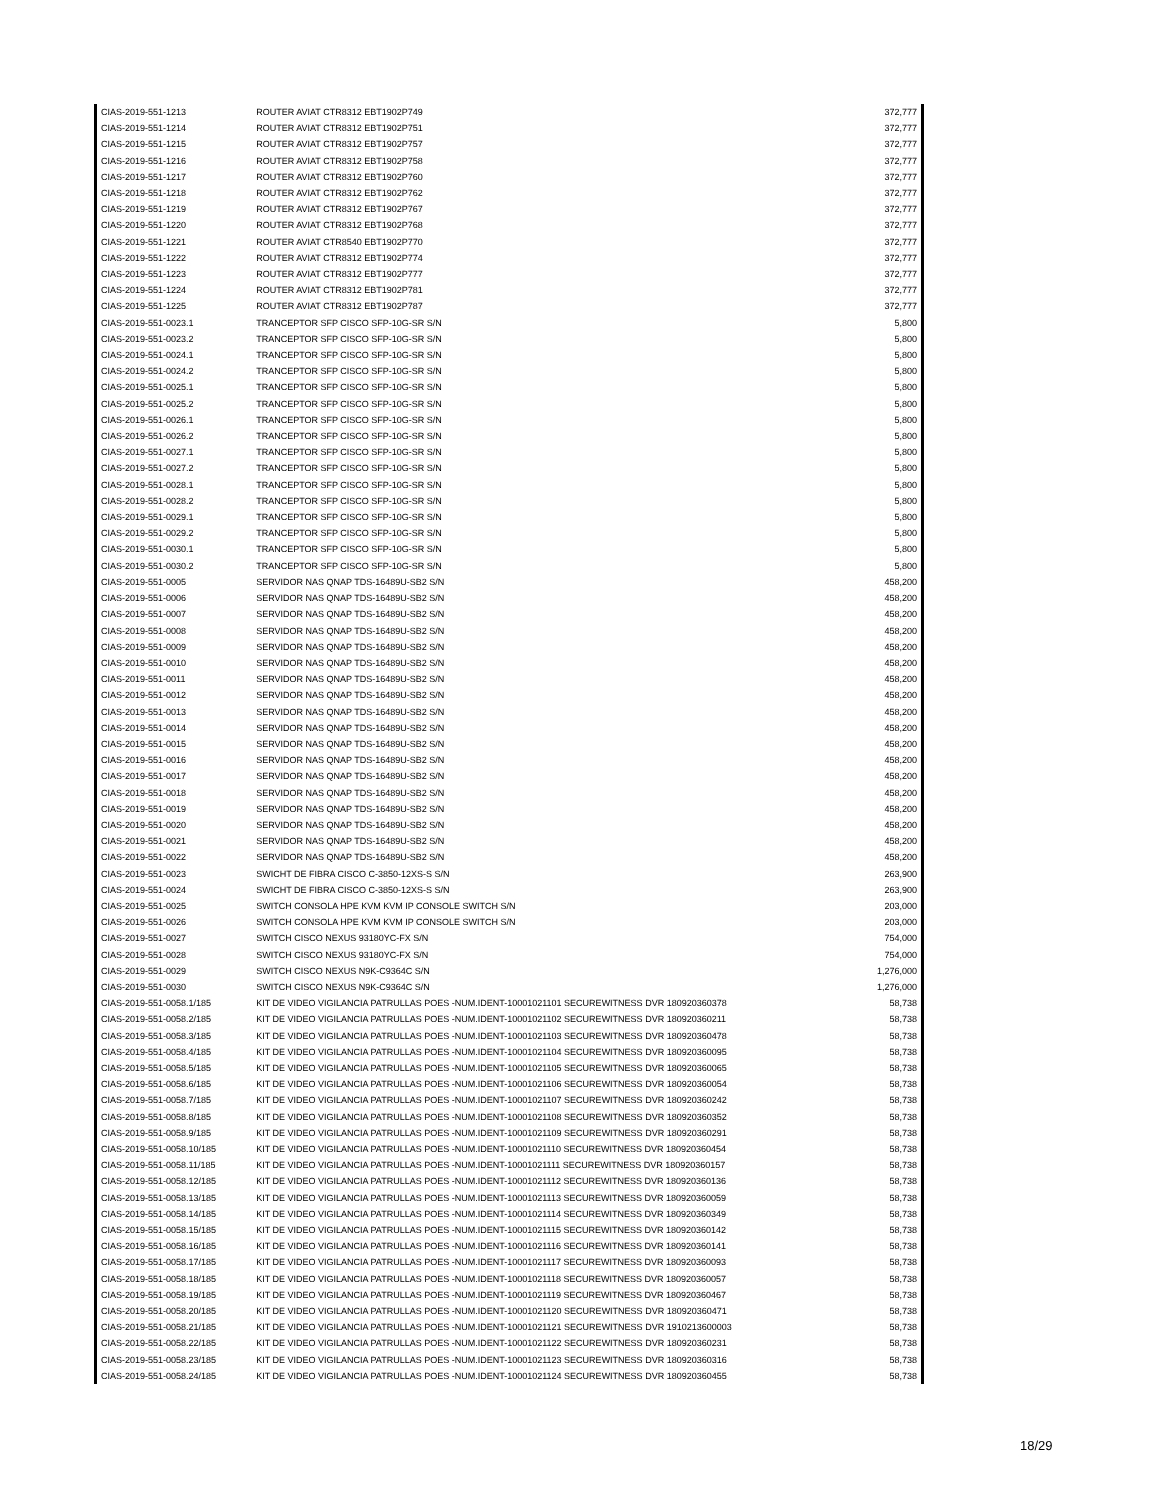| CIAS-2019-551-1213 | ROUTER AVIAT CTR8312 EBT1902P749 | 372,777 |
| CIAS-2019-551-1214 | ROUTER AVIAT CTR8312 EBT1902P751 | 372,777 |
| CIAS-2019-551-1215 | ROUTER AVIAT CTR8312 EBT1902P757 | 372,777 |
| CIAS-2019-551-1216 | ROUTER AVIAT CTR8312 EBT1902P758 | 372,777 |
| CIAS-2019-551-1217 | ROUTER AVIAT CTR8312 EBT1902P760 | 372,777 |
| CIAS-2019-551-1218 | ROUTER AVIAT CTR8312 EBT1902P762 | 372,777 |
| CIAS-2019-551-1219 | ROUTER AVIAT CTR8312 EBT1902P767 | 372,777 |
| CIAS-2019-551-1220 | ROUTER AVIAT CTR8312 EBT1902P768 | 372,777 |
| CIAS-2019-551-1221 | ROUTER AVIAT CTR8540 EBT1902P770 | 372,777 |
| CIAS-2019-551-1222 | ROUTER AVIAT CTR8312 EBT1902P774 | 372,777 |
| CIAS-2019-551-1223 | ROUTER AVIAT CTR8312 EBT1902P777 | 372,777 |
| CIAS-2019-551-1224 | ROUTER AVIAT CTR8312 EBT1902P781 | 372,777 |
| CIAS-2019-551-1225 | ROUTER AVIAT CTR8312 EBT1902P787 | 372,777 |
| CIAS-2019-551-0023.1 | TRANCEPTOR SFP CISCO SFP-10G-SR S/N | 5,800 |
| CIAS-2019-551-0023.2 | TRANCEPTOR SFP CISCO SFP-10G-SR S/N | 5,800 |
| CIAS-2019-551-0024.1 | TRANCEPTOR SFP CISCO SFP-10G-SR S/N | 5,800 |
| CIAS-2019-551-0024.2 | TRANCEPTOR SFP CISCO SFP-10G-SR S/N | 5,800 |
| CIAS-2019-551-0025.1 | TRANCEPTOR SFP CISCO SFP-10G-SR S/N | 5,800 |
| CIAS-2019-551-0025.2 | TRANCEPTOR SFP CISCO SFP-10G-SR S/N | 5,800 |
| CIAS-2019-551-0026.1 | TRANCEPTOR SFP CISCO SFP-10G-SR S/N | 5,800 |
| CIAS-2019-551-0026.2 | TRANCEPTOR SFP CISCO SFP-10G-SR S/N | 5,800 |
| CIAS-2019-551-0027.1 | TRANCEPTOR SFP CISCO SFP-10G-SR S/N | 5,800 |
| CIAS-2019-551-0027.2 | TRANCEPTOR SFP CISCO SFP-10G-SR S/N | 5,800 |
| CIAS-2019-551-0028.1 | TRANCEPTOR SFP CISCO SFP-10G-SR S/N | 5,800 |
| CIAS-2019-551-0028.2 | TRANCEPTOR SFP CISCO SFP-10G-SR S/N | 5,800 |
| CIAS-2019-551-0029.1 | TRANCEPTOR SFP CISCO SFP-10G-SR S/N | 5,800 |
| CIAS-2019-551-0029.2 | TRANCEPTOR SFP CISCO SFP-10G-SR S/N | 5,800 |
| CIAS-2019-551-0030.1 | TRANCEPTOR SFP CISCO SFP-10G-SR S/N | 5,800 |
| CIAS-2019-551-0030.2 | TRANCEPTOR SFP CISCO SFP-10G-SR S/N | 5,800 |
| CIAS-2019-551-0005 | SERVIDOR NAS QNAP TDS-16489U-SB2 S/N | 458,200 |
| CIAS-2019-551-0006 | SERVIDOR NAS QNAP TDS-16489U-SB2 S/N | 458,200 |
| CIAS-2019-551-0007 | SERVIDOR NAS QNAP TDS-16489U-SB2 S/N | 458,200 |
| CIAS-2019-551-0008 | SERVIDOR NAS QNAP TDS-16489U-SB2 S/N | 458,200 |
| CIAS-2019-551-0009 | SERVIDOR NAS QNAP TDS-16489U-SB2 S/N | 458,200 |
| CIAS-2019-551-0010 | SERVIDOR NAS QNAP TDS-16489U-SB2 S/N | 458,200 |
| CIAS-2019-551-0011 | SERVIDOR NAS QNAP TDS-16489U-SB2 S/N | 458,200 |
| CIAS-2019-551-0012 | SERVIDOR NAS QNAP TDS-16489U-SB2 S/N | 458,200 |
| CIAS-2019-551-0013 | SERVIDOR NAS QNAP TDS-16489U-SB2 S/N | 458,200 |
| CIAS-2019-551-0014 | SERVIDOR NAS QNAP TDS-16489U-SB2 S/N | 458,200 |
| CIAS-2019-551-0015 | SERVIDOR NAS QNAP TDS-16489U-SB2 S/N | 458,200 |
| CIAS-2019-551-0016 | SERVIDOR NAS QNAP TDS-16489U-SB2 S/N | 458,200 |
| CIAS-2019-551-0017 | SERVIDOR NAS QNAP TDS-16489U-SB2 S/N | 458,200 |
| CIAS-2019-551-0018 | SERVIDOR NAS QNAP TDS-16489U-SB2 S/N | 458,200 |
| CIAS-2019-551-0019 | SERVIDOR NAS QNAP TDS-16489U-SB2 S/N | 458,200 |
| CIAS-2019-551-0020 | SERVIDOR NAS QNAP TDS-16489U-SB2 S/N | 458,200 |
| CIAS-2019-551-0021 | SERVIDOR NAS QNAP TDS-16489U-SB2 S/N | 458,200 |
| CIAS-2019-551-0022 | SERVIDOR NAS QNAP TDS-16489U-SB2 S/N | 458,200 |
| CIAS-2019-551-0023 | SWICHT DE FIBRA CISCO C-3850-12XS-S S/N | 263,900 |
| CIAS-2019-551-0024 | SWICHT DE FIBRA CISCO C-3850-12XS-S S/N | 263,900 |
| CIAS-2019-551-0025 | SWITCH CONSOLA HPE KVM KVM IP CONSOLE SWITCH S/N | 203,000 |
| CIAS-2019-551-0026 | SWITCH CONSOLA HPE KVM KVM IP CONSOLE SWITCH S/N | 203,000 |
| CIAS-2019-551-0027 | SWITCH CISCO NEXUS 93180YC-FX S/N | 754,000 |
| CIAS-2019-551-0028 | SWITCH CISCO NEXUS 93180YC-FX S/N | 754,000 |
| CIAS-2019-551-0029 | SWITCH CISCO NEXUS N9K-C9364C S/N | 1,276,000 |
| CIAS-2019-551-0030 | SWITCH CISCO NEXUS N9K-C9364C S/N | 1,276,000 |
| CIAS-2019-551-0058.1/185 | KIT DE VIDEO VIGILANCIA PATRULLAS POES -NUM.IDENT-10001021101 SECUREWITNESS DVR 180920360378 | 58,738 |
| CIAS-2019-551-0058.2/185 | KIT DE VIDEO VIGILANCIA PATRULLAS POES -NUM.IDENT-10001021102 SECUREWITNESS DVR 180920360211 | 58,738 |
| CIAS-2019-551-0058.3/185 | KIT DE VIDEO VIGILANCIA PATRULLAS POES -NUM.IDENT-10001021103 SECUREWITNESS DVR 180920360478 | 58,738 |
| CIAS-2019-551-0058.4/185 | KIT DE VIDEO VIGILANCIA PATRULLAS POES -NUM.IDENT-10001021104 SECUREWITNESS DVR 180920360095 | 58,738 |
| CIAS-2019-551-0058.5/185 | KIT DE VIDEO VIGILANCIA PATRULLAS POES -NUM.IDENT-10001021105 SECUREWITNESS DVR 180920360065 | 58,738 |
| CIAS-2019-551-0058.6/185 | KIT DE VIDEO VIGILANCIA PATRULLAS POES -NUM.IDENT-10001021106 SECUREWITNESS DVR 180920360054 | 58,738 |
| CIAS-2019-551-0058.7/185 | KIT DE VIDEO VIGILANCIA PATRULLAS POES -NUM.IDENT-10001021107 SECUREWITNESS DVR 180920360242 | 58,738 |
| CIAS-2019-551-0058.8/185 | KIT DE VIDEO VIGILANCIA PATRULLAS POES -NUM.IDENT-10001021108 SECUREWITNESS DVR 180920360352 | 58,738 |
| CIAS-2019-551-0058.9/185 | KIT DE VIDEO VIGILANCIA PATRULLAS POES -NUM.IDENT-10001021109 SECUREWITNESS DVR 180920360291 | 58,738 |
| CIAS-2019-551-0058.10/185 | KIT DE VIDEO VIGILANCIA PATRULLAS POES -NUM.IDENT-10001021110 SECUREWITNESS DVR 180920360454 | 58,738 |
| CIAS-2019-551-0058.11/185 | KIT DE VIDEO VIGILANCIA PATRULLAS POES -NUM.IDENT-10001021111 SECUREWITNESS DVR 180920360157 | 58,738 |
| CIAS-2019-551-0058.12/185 | KIT DE VIDEO VIGILANCIA PATRULLAS POES -NUM.IDENT-10001021112 SECUREWITNESS DVR 180920360136 | 58,738 |
| CIAS-2019-551-0058.13/185 | KIT DE VIDEO VIGILANCIA PATRULLAS POES -NUM.IDENT-10001021113 SECUREWITNESS DVR 180920360059 | 58,738 |
| CIAS-2019-551-0058.14/185 | KIT DE VIDEO VIGILANCIA PATRULLAS POES -NUM.IDENT-10001021114 SECUREWITNESS DVR 180920360349 | 58,738 |
| CIAS-2019-551-0058.15/185 | KIT DE VIDEO VIGILANCIA PATRULLAS POES -NUM.IDENT-10001021115 SECUREWITNESS DVR 180920360142 | 58,738 |
| CIAS-2019-551-0058.16/185 | KIT DE VIDEO VIGILANCIA PATRULLAS POES -NUM.IDENT-10001021116 SECUREWITNESS DVR 180920360141 | 58,738 |
| CIAS-2019-551-0058.17/185 | KIT DE VIDEO VIGILANCIA PATRULLAS POES -NUM.IDENT-10001021117 SECUREWITNESS DVR 180920360093 | 58,738 |
| CIAS-2019-551-0058.18/185 | KIT DE VIDEO VIGILANCIA PATRULLAS POES -NUM.IDENT-10001021118 SECUREWITNESS DVR 180920360057 | 58,738 |
| CIAS-2019-551-0058.19/185 | KIT DE VIDEO VIGILANCIA PATRULLAS POES -NUM.IDENT-10001021119 SECUREWITNESS DVR 180920360467 | 58,738 |
| CIAS-2019-551-0058.20/185 | KIT DE VIDEO VIGILANCIA PATRULLAS POES -NUM.IDENT-10001021120 SECUREWITNESS DVR 180920360471 | 58,738 |
| CIAS-2019-551-0058.21/185 | KIT DE VIDEO VIGILANCIA PATRULLAS POES -NUM.IDENT-10001021121 SECUREWITNESS DVR 1910213600003 | 58,738 |
| CIAS-2019-551-0058.22/185 | KIT DE VIDEO VIGILANCIA PATRULLAS POES -NUM.IDENT-10001021122 SECUREWITNESS DVR 180920360231 | 58,738 |
| CIAS-2019-551-0058.23/185 | KIT DE VIDEO VIGILANCIA PATRULLAS POES -NUM.IDENT-10001021123 SECUREWITNESS DVR 180920360316 | 58,738 |
| CIAS-2019-551-0058.24/185 | KIT DE VIDEO VIGILANCIA PATRULLAS POES -NUM.IDENT-10001021124 SECUREWITNESS DVR 180920360455 | 58,738 |
18/29